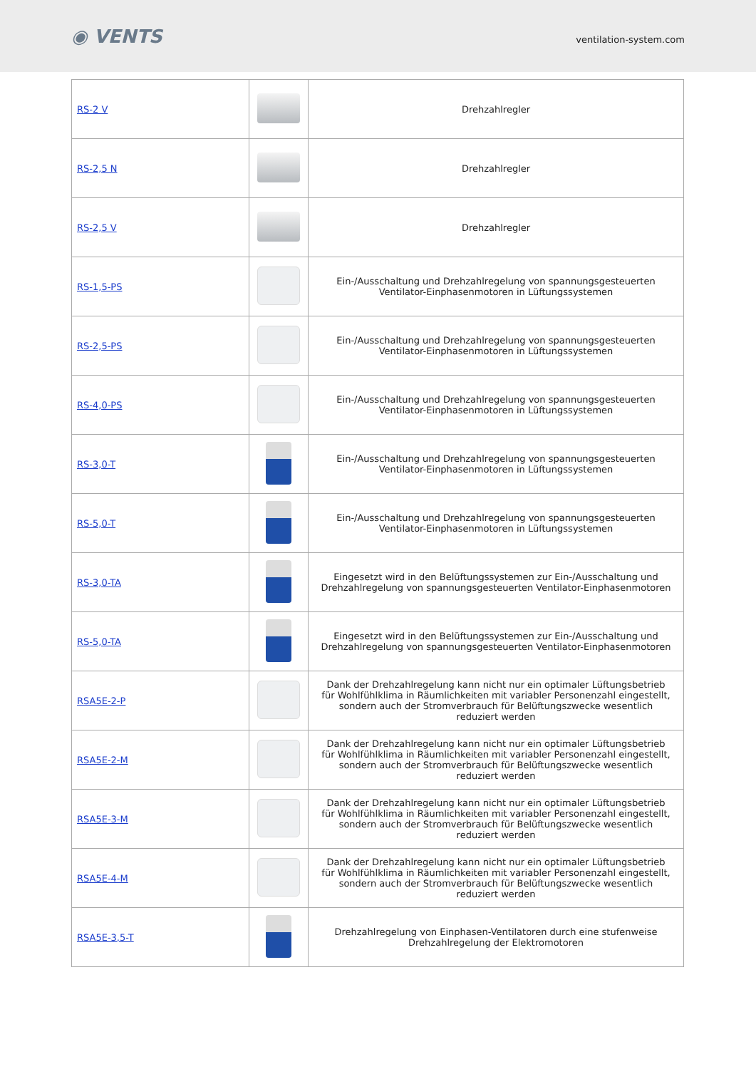◉ VENTS
ventilation-system.com
| RS-2 V | | Drehzahlregler |
| RS-2,5 N | | Drehzahlregler |
| RS-2,5 V | | Drehzahlregler |
| RS-1,5-PS | | Ein-/Ausschaltung und Drehzahlregelung von spannungsgesteuerten Ventilator-Einphasenmotoren in Lüftungssystemen |
| RS-2,5-PS | | Ein-/Ausschaltung und Drehzahlregelung von spannungsgesteuerten Ventilator-Einphasenmotoren in Lüftungssystemen |
| RS-4,0-PS | | Ein-/Ausschaltung und Drehzahlregelung von spannungsgesteuerten Ventilator-Einphasenmotoren in Lüftungssystemen |
| RS-3,0-T | | Ein-/Ausschaltung und Drehzahlregelung von spannungsgesteuerten Ventilator-Einphasenmotoren in Lüftungssystemen |
| RS-5,0-T | | Ein-/Ausschaltung und Drehzahlregelung von spannungsgesteuerten Ventilator-Einphasenmotoren in Lüftungssystemen |
| RS-3,0-TA | | Eingesetzt wird in den Belüftungssystemen zur Ein-/Ausschaltung und Drehzahlregelung von spannungsgesteuerten Ventilator-Einphasenmotoren |
| RS-5,0-TA | | Eingesetzt wird in den Belüftungssystemen zur Ein-/Ausschaltung und Drehzahlregelung von spannungsgesteuerten Ventilator-Einphasenmotoren |
| RSA5E-2-P | | Dank der Drehzahlregelung kann nicht nur ein optimaler Lüftungsbetrieb für Wohlfühlklima in Räumlichkeiten mit variabler Personenzahl eingestellt, sondern auch der Stromverbrauch für Belüftungszwecke wesentlich reduziert werden |
| RSA5E-2-M | | Dank der Drehzahlregelung kann nicht nur ein optimaler Lüftungsbetrieb für Wohlfühlklima in Räumlichkeiten mit variabler Personenzahl eingestellt, sondern auch der Stromverbrauch für Belüftungszwecke wesentlich reduziert werden |
| RSA5E-3-M | | Dank der Drehzahlregelung kann nicht nur ein optimaler Lüftungsbetrieb für Wohlfühlklima in Räumlichkeiten mit variabler Personenzahl eingestellt, sondern auch der Stromverbrauch für Belüftungszwecke wesentlich reduziert werden |
| RSA5E-4-M | | Dank der Drehzahlregelung kann nicht nur ein optimaler Lüftungsbetrieb für Wohlfühlklima in Räumlichkeiten mit variabler Personenzahl eingestellt, sondern auch der Stromverbrauch für Belüftungszwecke wesentlich reduziert werden |
| RSA5E-3,5-T | | Drehzahlregelung von Einphasen-Ventilatoren durch eine stufenweise Drehzahlregelung der Elektromotoren |